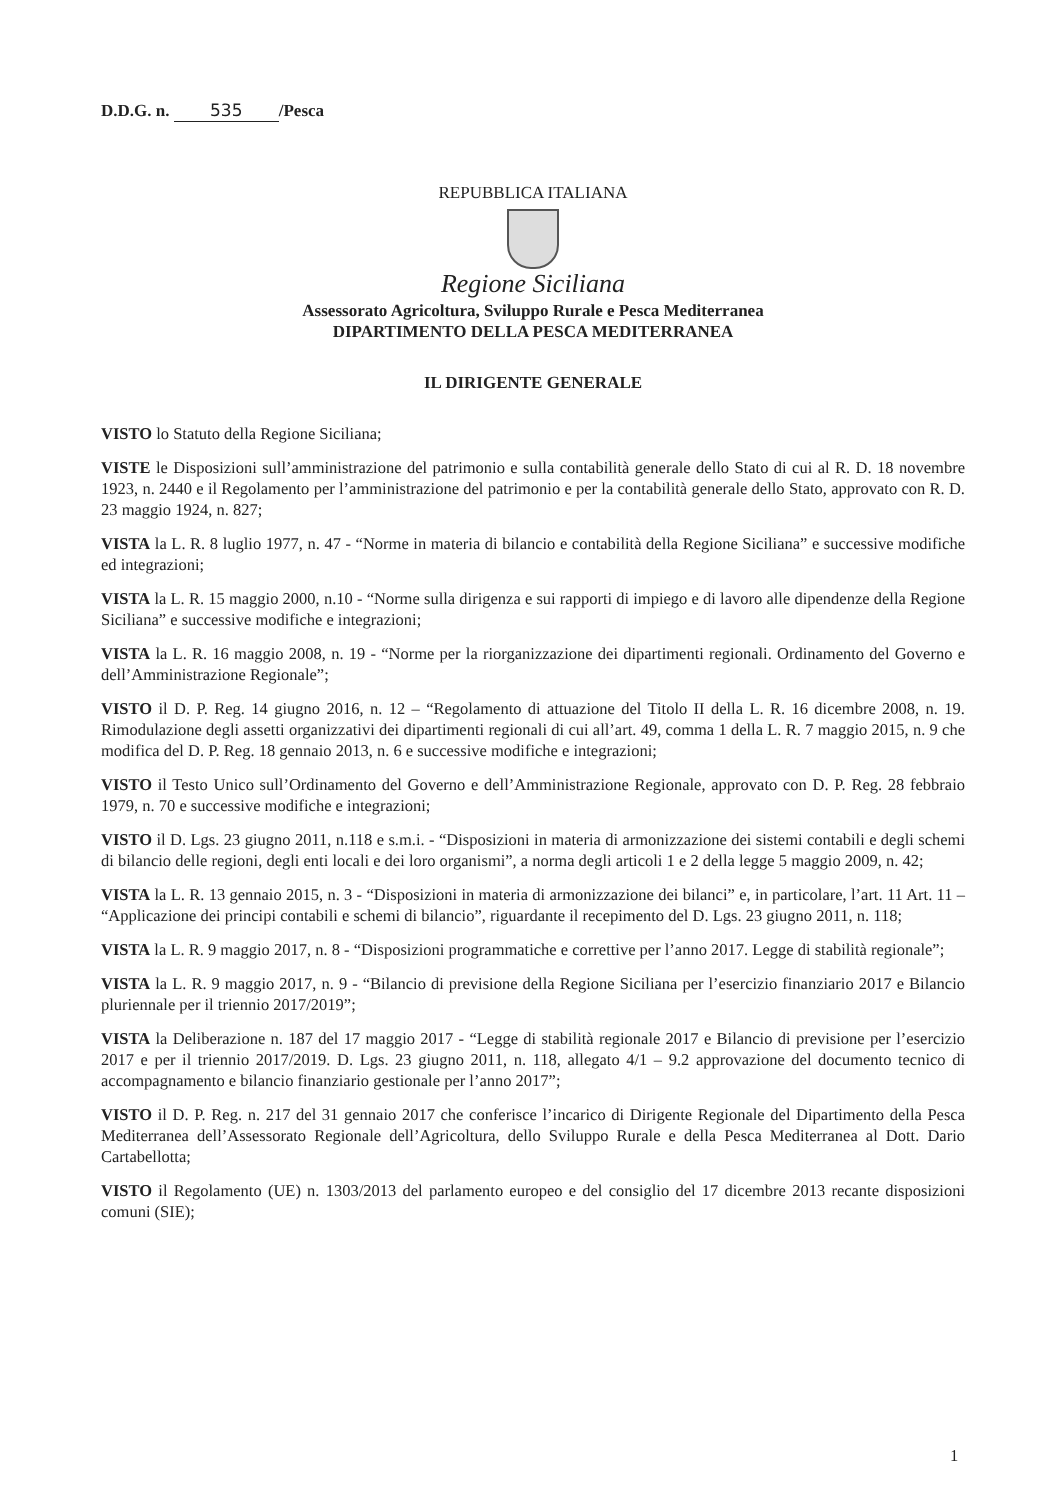D.D.G. n. 535 /Pesca
REPUBBLICA ITALIANA
Regione Siciliana
Assessorato Agricoltura, Sviluppo Rurale e Pesca Mediterranea
DIPARTIMENTO DELLA PESCA MEDITERRANEA
IL DIRIGENTE GENERALE
VISTO lo Statuto della Regione Siciliana;
VISTE le Disposizioni sull’amministrazione del patrimonio e sulla contabilità generale dello Stato di cui al R. D. 18 novembre 1923, n. 2440 e il Regolamento per l’amministrazione del patrimonio e per la contabilità generale dello Stato, approvato con R. D. 23 maggio 1924, n. 827;
VISTA la L. R. 8 luglio 1977, n. 47 - “Norme in materia di bilancio e contabilità della Regione Siciliana” e successive modifiche ed integrazioni;
VISTA la L. R. 15 maggio 2000, n.10 - “Norme sulla dirigenza e sui rapporti di impiego e di lavoro alle dipendenze della Regione Siciliana” e successive modifiche e integrazioni;
VISTA la L. R. 16 maggio 2008, n. 19 - “Norme per la riorganizzazione dei dipartimenti regionali. Ordinamento del Governo e dell’Amministrazione Regionale”;
VISTO il D. P. Reg. 14 giugno 2016, n. 12 – “Regolamento di attuazione del Titolo II della L. R. 16 dicembre 2008, n. 19. Rimodulazione degli assetti organizzativi dei dipartimenti regionali di cui all’art. 49, comma 1 della L. R. 7 maggio 2015, n. 9 che modifica del D. P. Reg. 18 gennaio 2013, n. 6 e successive modifiche e integrazioni;
VISTO il Testo Unico sull’Ordinamento del Governo e dell’Amministrazione Regionale, approvato con D. P. Reg. 28 febbraio 1979, n. 70 e successive modifiche e integrazioni;
VISTO il D. Lgs. 23 giugno 2011, n.118 e s.m.i. - “Disposizioni in materia di armonizzazione dei sistemi contabili e degli schemi di bilancio delle regioni, degli enti locali e dei loro organismi”, a norma degli articoli 1 e 2 della legge 5 maggio 2009, n. 42;
VISTA la L. R. 13 gennaio 2015, n. 3 - “Disposizioni in materia di armonizzazione dei bilanci” e, in particolare, l’art. 11 Art. 11 – “Applicazione dei principi contabili e schemi di bilancio”, riguardante il recepimento del D. Lgs. 23 giugno 2011, n. 118;
VISTA la L. R. 9 maggio 2017, n. 8 - “Disposizioni programmatiche e correttive per l’anno 2017. Legge di stabilità regionale”;
VISTA la L. R. 9 maggio 2017, n. 9 - “Bilancio di previsione della Regione Siciliana per l’esercizio finanziario 2017 e Bilancio pluriennale per il triennio 2017/2019”;
VISTA la Deliberazione n. 187 del 17 maggio 2017 - “Legge di stabilità regionale 2017 e Bilancio di previsione per l’esercizio 2017 e per il triennio 2017/2019. D. Lgs. 23 giugno 2011, n. 118, allegato 4/1 – 9.2 approvazione del documento tecnico di accompagnamento e bilancio finanziario gestionale per l’anno 2017”;
VISTO il D. P. Reg. n. 217 del 31 gennaio 2017 che conferisce l’incarico di Dirigente Regionale del Dipartimento della Pesca Mediterranea dell’Assessorato Regionale dell’Agricoltura, dello Sviluppo Rurale e della Pesca Mediterranea al Dott. Dario Cartabellotta;
VISTO il Regolamento (UE) n. 1303/2013 del parlamento europeo e del consiglio del 17 dicembre 2013 recante disposizioni comuni (SIE);
1